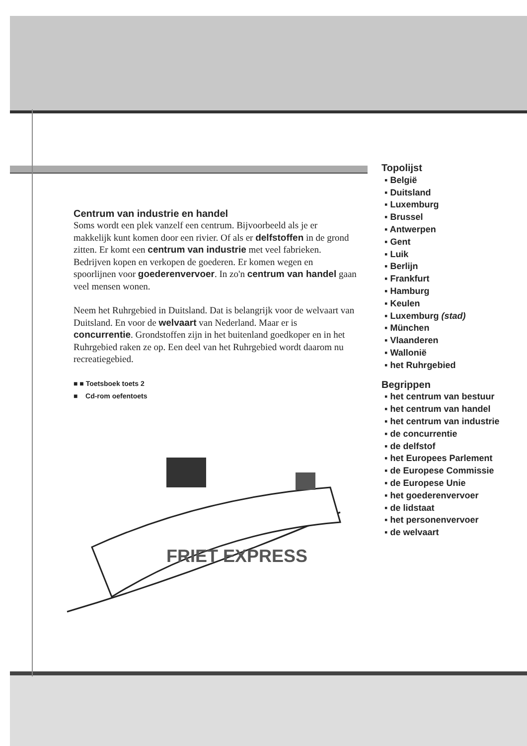Centrum van industrie en handel
Soms wordt een plek vanzelf een centrum. Bijvoorbeeld als je er makkelijk kunt komen door een rivier. Of als er delfstoffen in de grond zitten. Er komt een centrum van industrie met veel fabrieken. Bedrijven kopen en verkopen de goederen. Er komen wegen en spoorlijnen voor goederenvervoer. In zo'n centrum van handel gaan veel mensen wonen.
Neem het Ruhrgebied in Duitsland. Dat is belangrijk voor de welvaart van Duitsland. En voor de welvaart van Nederland. Maar er is concurrentie. Grondstoffen zijn in het buitenland goedkoper en in het Ruhrgebied raken ze op. Een deel van het Ruhrgebied wordt daarom nu recreatiegebied.
■ ■ Toetsboek toets 2
■ Cd-rom oefentoets
FRIET EXPRESS
Topolijst
▪ België
▪ Duitsland
▪ Luxemburg
▪ Brussel
▪ Antwerpen
▪ Gent
▪ Luik
▪ Berlijn
▪ Frankfurt
▪ Hamburg
▪ Keulen
▪ Luxemburg (stad)
▪ München
▪ Vlaanderen
▪ Wallonië
▪ het Ruhrgebied
Begrippen
▪ het centrum van bestuur
▪ het centrum van handel
▪ het centrum van industrie
▪ de concurrentie
▪ de delfstof
▪ het Europees Parlement
▪ de Europese Commissie
▪ de Europese Unie
▪ het goederenvervoer
▪ de lidstaat
▪ het personenvervoer
▪ de welvaart